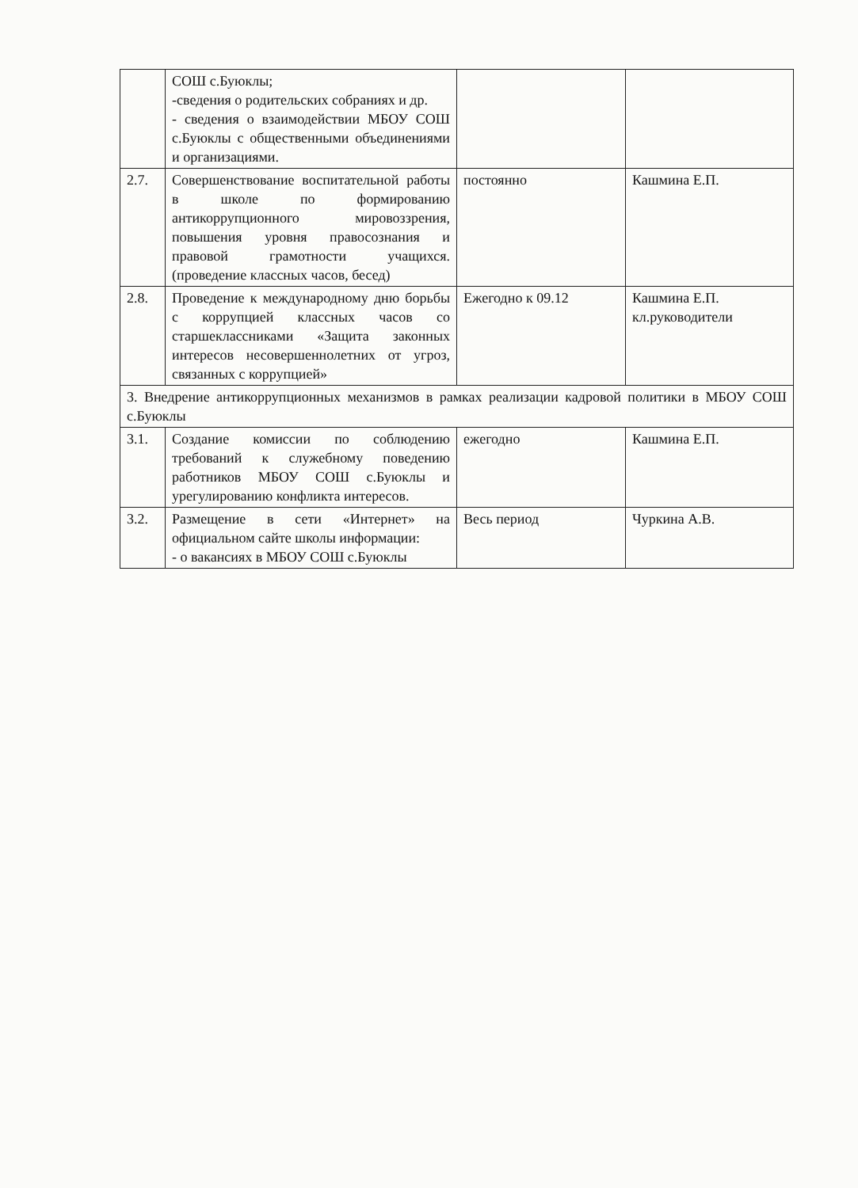| | СОШ с.Буюклы; -сведения о родительских собраниях и др. - сведения о взаимодействии МБОУ СОШ с.Буюклы с общественными объединениями и организациями. | | |
| 2.7. | Совершенствование воспитательной работы в школе по формированию антикоррупционного мировоззрения, повышения уровня правосознания и правовой грамотности учащихся. (проведение классных часов, бесед) | постоянно | Кашмина Е.П. |
| 2.8. | Проведение к международному дню борьбы с коррупцией классных часов со старшеклассниками «Защита законных интересов несовершеннолетних от угроз, связанных с коррупцией» | Ежегодно к 09.12 | Кашмина Е.П. кл.руководители |
| 3. Внедрение антикоррупционных механизмов в рамках реализации кадровой политики в МБОУ СОШ с.Буюклы | | | |
| 3.1. | Создание комиссии по соблюдению требований к служебному поведению работников МБОУ СОШ с.Буюклы и урегулированию конфликта интересов. | ежегодно | Кашмина Е.П. |
| 3.2. | Размещение в сети «Интернет» на официальном сайте школы информации: - о вакансиях в МБОУ СОШ с.Буюклы | Весь период | Чуркина А.В. |